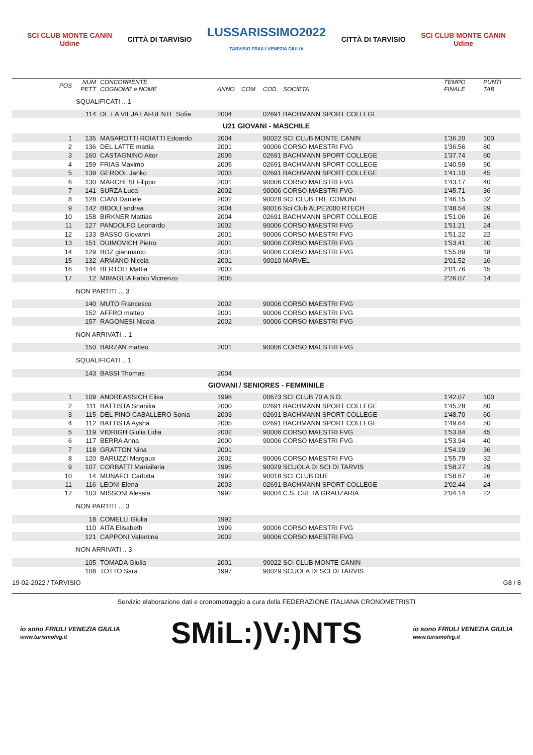SCI CLUB MONTE CANIN
Udine
CITTÀ DI TARVISIO
LUSSARISSIMO2022
TARVISIO FRIULI VENEZIA GIULIA
CITTÀ DI TARVISIO
SCI CLUB MONTE CANIN
Udine
| POS | NUM PETT | CONCORRENTE COGNOME e NOME | ANNO | COM | COD. SOCIETA' | TEMPO FINALE | PUNTI TAB |
| --- | --- | --- | --- | --- | --- | --- | --- |
| | SQUALIFICATI .. 1 | | | | | | |
| | 114 | DE LA VIEJA LAFUENTE Sofia | 2004 | | 02691 BACHMANN SPORT COLLEGE | | |
| U21 GIOVANI - MASCHILE | | | | | | | |
| 1 | 135 | MASAROTTI ROIATTI Edoardo | 2004 | | 90022 SCI CLUB MONTE CANIN | 1'36.20 | 100 |
| 2 | 136 | DEL LATTE mattia | 2001 | | 90006 CORSO MAESTRI FVG | 1'36.56 | 80 |
| 3 | 160 | CASTAGNINO Aitor | 2005 | | 02691 BACHMANN SPORT COLLEGE | 1'37.74 | 60 |
| 4 | 159 | FRIAS Maximo | 2005 | | 02691 BACHMANN SPORT COLLEGE | 1'40.59 | 50 |
| 5 | 139 | GERDOL Janko | 2003 | | 02691 BACHMANN SPORT COLLEGE | 1'41.10 | 45 |
| 6 | 130 | MARCHESI Filippo | 2001 | | 90006 CORSO MAESTRI FVG | 1'43.17 | 40 |
| 7 | 141 | SURZA Luca | 2002 | | 90006 CORSO MAESTRI FVG | 1'45.71 | 36 |
| 8 | 128 | CIANI Daniele | 2002 | | 90028 SCI CLUB TRE COMUNI | 1'46.15 | 32 |
| 9 | 142 | BIDOLI andrea | 2004 | | 90016 Sci Club ALPE2000 RTECH | 1'48.54 | 29 |
| 10 | 158 | BIRKNER Mattias | 2004 | | 02691 BACHMANN SPORT COLLEGE | 1'51.06 | 26 |
| 11 | 127 | PANDOLFO Leonardo | 2002 | | 90006 CORSO MAESTRI FVG | 1'51.21 | 24 |
| 12 | 133 | BASSO Giovanni | 2001 | | 90006 CORSO MAESTRI FVG | 1'51.22 | 22 |
| 13 | 151 | DUIMOVICH Pietro | 2001 | | 90006 CORSO MAESTRI FVG | 1'53.41 | 20 |
| 14 | 129 | BOZ gianmarco | 2001 | | 90006 CORSO MAESTRI FVG | 1'55.89 | 18 |
| 15 | 132 | ARMANO Nicola | 2001 | | 90010 MARVEL | 2'01.52 | 16 |
| 16 | 144 | BERTOLI Mattia | 2003 | | | 2'01.76 | 15 |
| 17 | 12 | MIRAGLIA Fabio Vicnenzo | 2005 | | | 2'26.07 | 14 |
| | NON PARTITI ... 3 | | | | | | |
| | 140 | MUTO Francesco | 2002 | | 90006 CORSO MAESTRI FVG | | |
| | 152 | AFFRO matteo | 2001 | | 90006 CORSO MAESTRI FVG | | |
| | 157 | RAGONESI Nicola | 2002 | | 90006 CORSO MAESTRI FVG | | |
| | NON ARRIVATI .. 1 | | | | | | |
| | 150 | BARZAN matteo | 2001 | | 90006 CORSO MAESTRI FVG | | |
| | SQUALIFICATI .. 1 | | | | | | |
| | 143 | BASSI Thomas | 2004 | | | | |
| GIOVANI / SENIORES - FEMMINILE | | | | | | | |
| 1 | 109 | ANDREASSICH Elisa | 1998 | | 00673 SCI CLUB 70 A.S.D. | 1'42.07 | 100 |
| 2 | 111 | BATTISTA Snanika | 2000 | | 02691 BACHMANN SPORT COLLEGE | 1'45.28 | 80 |
| 3 | 115 | DEL PINO CABALLERO Sonia | 2003 | | 02691 BACHMANN SPORT COLLEGE | 1'48.70 | 60 |
| 4 | 112 | BATTISTA Aysha | 2005 | | 02691 BACHMANN SPORT COLLEGE | 1'49.64 | 50 |
| 5 | 119 | VIDRIGH Giulia Lidia | 2002 | | 90006 CORSO MAESTRI FVG | 1'53.84 | 45 |
| 6 | 117 | BERRA Anna | 2000 | | 90006 CORSO MAESTRI FVG | 1'53.94 | 40 |
| 7 | 118 | GRATTON Nina | 2001 | | | 1'54.19 | 36 |
| 8 | 120 | BARUZZI Margaux | 2002 | | 90006 CORSO MAESTRI FVG | 1'55.79 | 32 |
| 9 | 107 | CORBATTI Mariailaria | 1995 | | 90029 SCUOLA DI SCI DI TARVIS | 1'58.27 | 29 |
| 10 | 14 | MUNAFO' Carlotta | 1992 | | 90018 SCI CLUB DUE | 1'58.67 | 26 |
| 11 | 116 | LEONI Elena | 2003 | | 02691 BACHMANN SPORT COLLEGE | 2'02.44 | 24 |
| 12 | 103 | MISSONI Alessia | 1992 | | 90004 C.S. CRETA GRAUZARIA | 2'04.14 | 22 |
| | NON PARTITI ... 3 | | | | | | |
| | 18 | COMELLI Giulia | 1992 | | | | |
| | 110 | AITA Elisabeth | 1999 | | 90006 CORSO MAESTRI FVG | | |
| | 121 | CAPPONI Valentina | 2002 | | 90006 CORSO MAESTRI FVG | | |
| | NON ARRIVATI .. 3 | | | | | | |
| | 105 | TOMADA Giulia | 2001 | | 90022 SCI CLUB MONTE CANIN | | |
| | 108 | TOTTO Sara | 1997 | | 90029 SCUOLA DI SCI DI TARVIS | | |
19-02-2022 / TARVISIO G8 / 8
Servizio elaborazione dati e cronometraggio a cura della FEDERAZIONE ITALIANA CRONOMETRISTI
io sono FRIULI VENEZIA GIULIA
www.turismofvg.it
SMiL:)V:)NTS
io sono FRIULI VENEZIA GIULIA
www.turismofvg.it